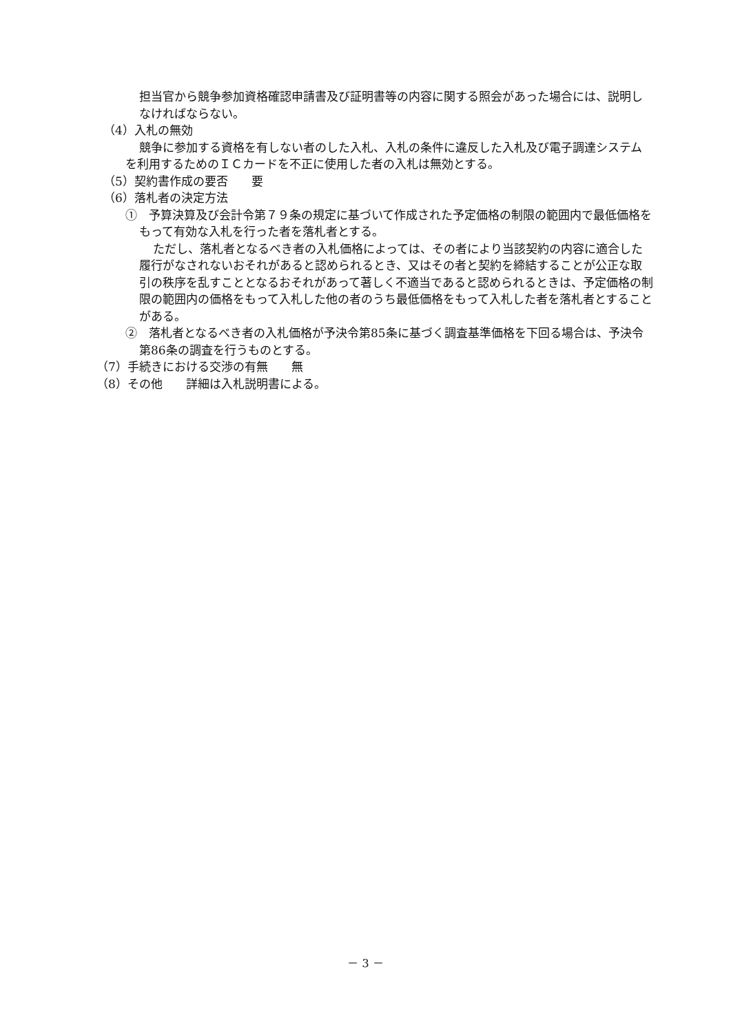担当官から競争参加資格確認申請書及び証明書等の内容に関する照会があった場合には、説明しなければならない。
（4）入札の無効
競争に参加する資格を有しない者のした入札、入札の条件に違反した入札及び電子調達システムを利用するためのＩＣカードを不正に使用した者の入札は無効とする。
（5）契約書作成の要否　　要
（6）落札者の決定方法
①　予算決算及び会計令第７９条の規定に基づいて作成された予定価格の制限の範囲内で最低価格をもって有効な入札を行った者を落札者とする。
ただし、落札者となるべき者の入札価格によっては、その者により当該契約の内容に適合した履行がなされないおそれがあると認められるとき、又はその者と契約を締結することが公正な取引の秩序を乱すこととなるおそれがあって著しく不適当であると認められるときは、予定価格の制限の範囲内の価格をもって入札した他の者のうち最低価格をもって入札した者を落札者とすることがある。
②　落札者となるべき者の入札価格が予決令第85条に基づく調査基準価格を下回る場合は、予決令第86条の調査を行うものとする。
（7）手続きにおける交渉の有無　　無
（8）その他　　詳細は入札説明書による。
－ 3 －